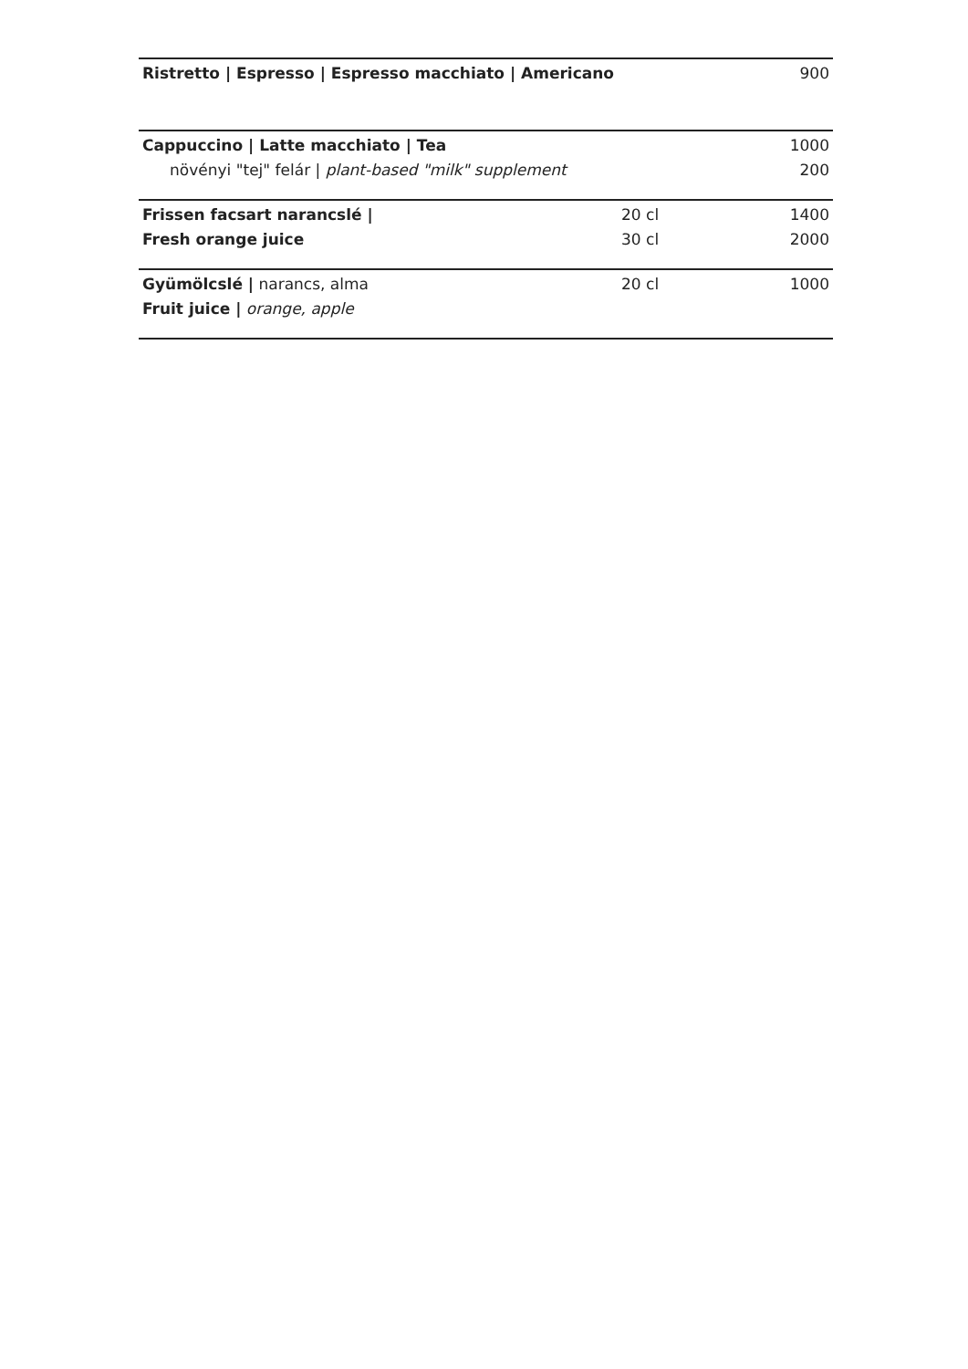| Ristretto / Espresso / Espresso macchiato / Americano | | 900 |
| Cappuccino / Latte macchiato / Tea | | 1000 |
| növényi "tej" felár / plant-based "milk" supplement | | 200 |
| Frissen facsart narancslé / | 20 cl | 1400 |
| Fresh orange juice | 30 cl | 2000 |
| Gyümölcslé / narancs, alma | 20 cl | 1000 |
| Fruit juice / orange, apple | | |